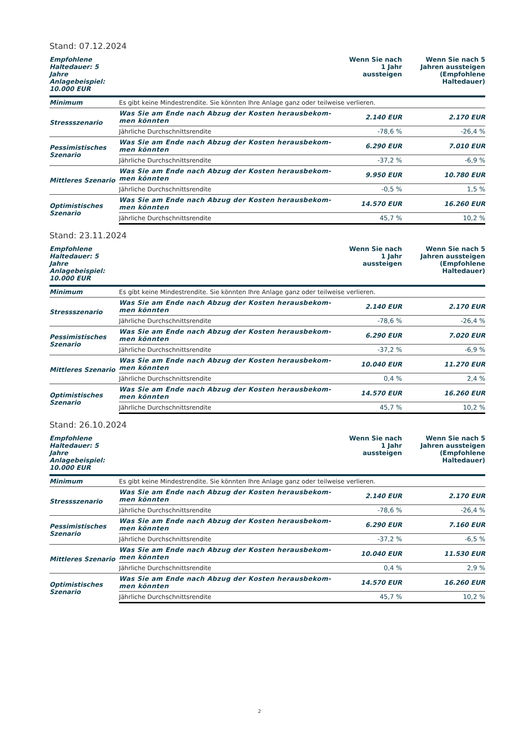Stand: 07.12.2024
| Empfohlene Haltedauer: 5 Jahre Anlagebeispiel: 10.000 EUR | | Wenn Sie nach 1 Jahr aussteigen | Wenn Sie nach 5 Jahren aussteigen (Empfohlene Haltedauer) |
| --- | --- | --- | --- |
| Minimum | Es gibt keine Mindestrendite. Sie könnten Ihre Anlage ganz oder teilweise verlieren. | | |
| Stressszenario | Was Sie am Ende nach Abzug der Kosten herausbekom- men könnten | 2.140 EUR | 2.170 EUR |
| | Jährliche Durchschnittsrendite | -78,6 % | -26,4 % |
| Pessimistisches Szenario | Was Sie am Ende nach Abzug der Kosten herausbekom- men könnten | 6.290 EUR | 7.010 EUR |
| | Jährliche Durchschnittsrendite | -37,2 % | -6,9 % |
| Mittleres Szenario | Was Sie am Ende nach Abzug der Kosten herausbekom- men könnten | 9.950 EUR | 10.780 EUR |
| | Jährliche Durchschnittsrendite | -0,5 % | 1,5 % |
| Optimistisches Szenario | Was Sie am Ende nach Abzug der Kosten herausbekom- men könnten | 14.570 EUR | 16.260 EUR |
| | Jährliche Durchschnittsrendite | 45,7 % | 10,2 % |
Stand: 23.11.2024
| Empfohlene Haltedauer: 5 Jahre Anlagebeispiel: 10.000 EUR | | Wenn Sie nach 1 Jahr aussteigen | Wenn Sie nach 5 Jahren aussteigen (Empfohlene Haltedauer) |
| --- | --- | --- | --- |
| Minimum | Es gibt keine Mindestrendite. Sie könnten Ihre Anlage ganz oder teilweise verlieren. | | |
| Stressszenario | Was Sie am Ende nach Abzug der Kosten herausbekom- men könnten | 2.140 EUR | 2.170 EUR |
| | Jährliche Durchschnittsrendite | -78,6 % | -26,4 % |
| Pessimistisches Szenario | Was Sie am Ende nach Abzug der Kosten herausbekom- men könnten | 6.290 EUR | 7.020 EUR |
| | Jährliche Durchschnittsrendite | -37,2 % | -6,9 % |
| Mittleres Szenario | Was Sie am Ende nach Abzug der Kosten herausbekom- men könnten | 10.040 EUR | 11.270 EUR |
| | Jährliche Durchschnittsrendite | 0,4 % | 2,4 % |
| Optimistisches Szenario | Was Sie am Ende nach Abzug der Kosten herausbekom- men könnten | 14.570 EUR | 16.260 EUR |
| | Jährliche Durchschnittsrendite | 45,7 % | 10,2 % |
Stand: 26.10.2024
| Empfohlene Haltedauer: 5 Jahre Anlagebeispiel: 10.000 EUR | | Wenn Sie nach 1 Jahr aussteigen | Wenn Sie nach 5 Jahren aussteigen (Empfohlene Haltedauer) |
| --- | --- | --- | --- |
| Minimum | Es gibt keine Mindestrendite. Sie könnten Ihre Anlage ganz oder teilweise verlieren. | | |
| Stressszenario | Was Sie am Ende nach Abzug der Kosten herausbekom- men könnten | 2.140 EUR | 2.170 EUR |
| | Jährliche Durchschnittsrendite | -78,6 % | -26,4 % |
| Pessimistisches Szenario | Was Sie am Ende nach Abzug der Kosten herausbekom- men könnten | 6.290 EUR | 7.160 EUR |
| | Jährliche Durchschnittsrendite | -37,2 % | -6,5 % |
| Mittleres Szenario | Was Sie am Ende nach Abzug der Kosten herausbekom- men könnten | 10.040 EUR | 11.530 EUR |
| | Jährliche Durchschnittsrendite | 0,4 % | 2,9 % |
| Optimistisches Szenario | Was Sie am Ende nach Abzug der Kosten herausbekom- men könnten | 14.570 EUR | 16.260 EUR |
| | Jährliche Durchschnittsrendite | 45,7 % | 10,2 % |
2